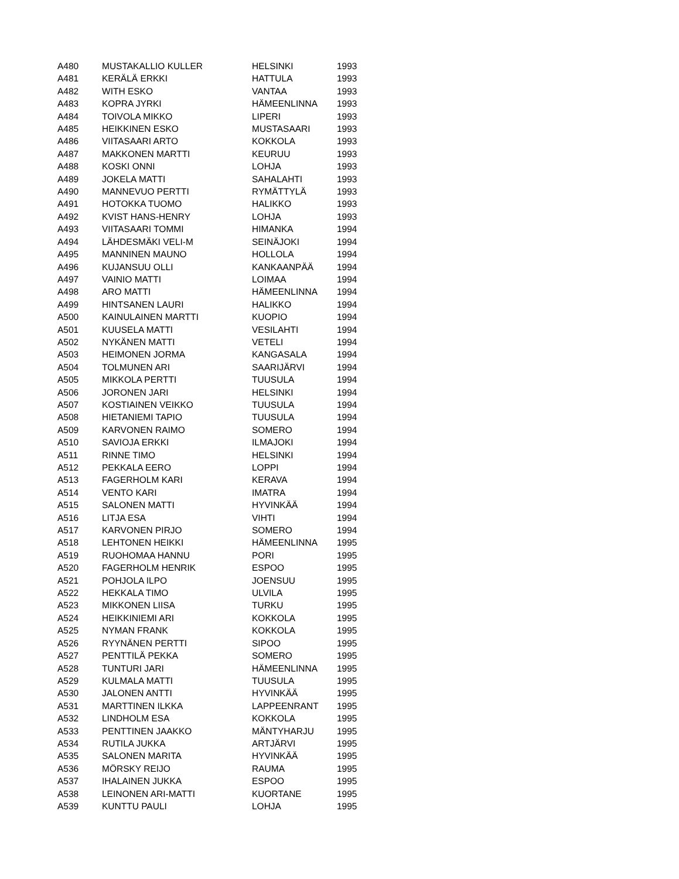| A480 | MUSTAKALLIO KULLER | HELSINKI | 1993 |
| A481 | KERÄLÄ ERKKI | HATTULA | 1993 |
| A482 | WITH ESKO | VANTAA | 1993 |
| A483 | KOPRA JYRKI | HÄMEENLINNA | 1993 |
| A484 | TOIVOLA MIKKO | LIPERI | 1993 |
| A485 | HEIKKINEN ESKO | MUSTASAARI | 1993 |
| A486 | VIITASAARI ARTO | KOKKOLA | 1993 |
| A487 | MAKKONEN MARTTI | KEURUU | 1993 |
| A488 | KOSKI ONNI | LOHJA | 1993 |
| A489 | JOKELA MATTI | SAHALAHTI | 1993 |
| A490 | MANNEVUO PERTTI | RYMÄTTYLÄ | 1993 |
| A491 | HOTOKKA TUOMO | HALIKKO | 1993 |
| A492 | KVIST HANS-HENRY | LOHJA | 1993 |
| A493 | VIITASAARI TOMMI | HIMANKA | 1994 |
| A494 | LÄHDESMÄKI VELI-M | SEINÄJOKI | 1994 |
| A495 | MANNINEN MAUNO | HOLLOLA | 1994 |
| A496 | KUJANSUU OLLI | KANKAANPÄÄ | 1994 |
| A497 | VAINIO MATTI | LOIMAA | 1994 |
| A498 | ARO MATTI | HÄMEENLINNA | 1994 |
| A499 | HINTSANEN LAURI | HALIKKO | 1994 |
| A500 | KAINULAINEN MARTTI | KUOPIO | 1994 |
| A501 | KUUSELA MATTI | VESILAHTI | 1994 |
| A502 | NYKÄNEN MATTI | VETELI | 1994 |
| A503 | HEIMONEN JORMA | KANGASALA | 1994 |
| A504 | TOLMUNEN ARI | SAARIJÄRVI | 1994 |
| A505 | MIKKOLA PERTTI | TUUSULA | 1994 |
| A506 | JORONEN JARI | HELSINKI | 1994 |
| A507 | KOSTIAINEN VEIKKO | TUUSULA | 1994 |
| A508 | HIETANIEMI TAPIO | TUUSULA | 1994 |
| A509 | KARVONEN RAIMO | SOMERO | 1994 |
| A510 | SAVIOJA ERKKI | ILMAJOKI | 1994 |
| A511 | RINNE TIMO | HELSINKI | 1994 |
| A512 | PEKKALA EERO | LOPPI | 1994 |
| A513 | FAGERHOLM KARI | KERAVA | 1994 |
| A514 | VENTO KARI | IMATRA | 1994 |
| A515 | SALONEN MATTI | HYVINKÄÄ | 1994 |
| A516 | LITJA ESA | VIHTI | 1994 |
| A517 | KARVONEN PIRJO | SOMERO | 1994 |
| A518 | LEHTONEN HEIKKI | HÄMEENLINNA | 1995 |
| A519 | RUOHOMAA HANNU | PORI | 1995 |
| A520 | FAGERHOLM HENRIK | ESPOO | 1995 |
| A521 | POHJOLA ILPO | JOENSUU | 1995 |
| A522 | HEKKALA TIMO | ULVILA | 1995 |
| A523 | MIKKONEN LIISA | TURKU | 1995 |
| A524 | HEIKKINIEMI ARI | KOKKOLA | 1995 |
| A525 | NYMAN FRANK | KOKKOLA | 1995 |
| A526 | RYYNÄNEN PERTTI | SIPOO | 1995 |
| A527 | PENTTILÄ PEKKA | SOMERO | 1995 |
| A528 | TUNTURI JARI | HÄMEENLINNA | 1995 |
| A529 | KULMALA MATTI | TUUSULA | 1995 |
| A530 | JALONEN ANTTI | HYVINKÄÄ | 1995 |
| A531 | MARTTINEN ILKKA | LAPPEENRANT | 1995 |
| A532 | LINDHOLM ESA | KOKKOLA | 1995 |
| A533 | PENTTINEN JAAKKO | MÄNTYHARJU | 1995 |
| A534 | RUTILA JUKKA | ARTJÄRVI | 1995 |
| A535 | SALONEN MARITA | HYVINKÄÄ | 1995 |
| A536 | MÖRSKY REIJO | RAUMA | 1995 |
| A537 | IHALAINEN JUKKA | ESPOO | 1995 |
| A538 | LEINONEN ARI-MATTI | KUORTANE | 1995 |
| A539 | KUNTTU PAULI | LOHJA | 1995 |